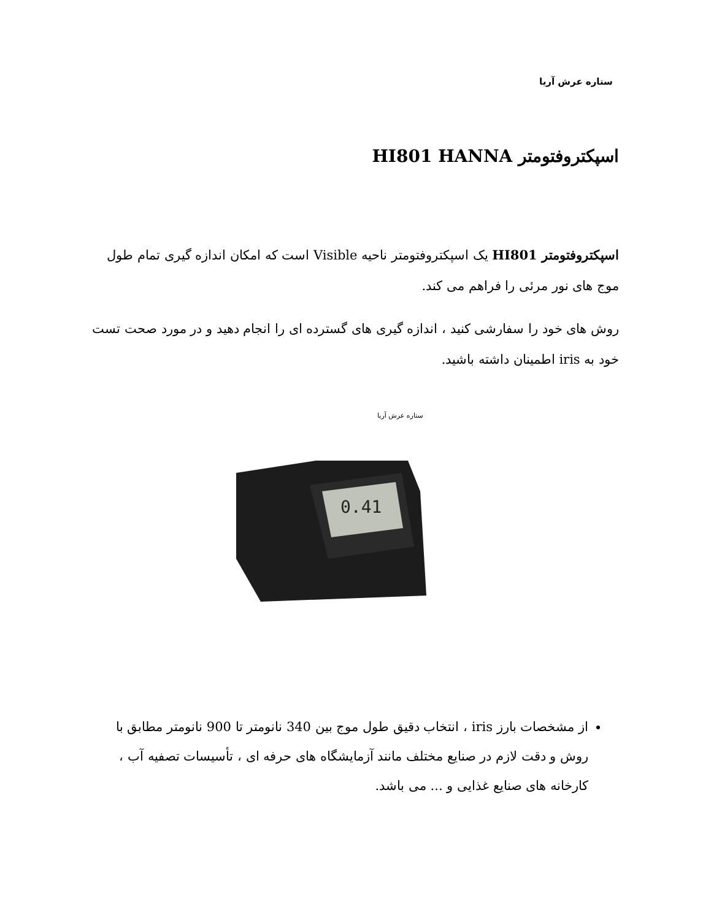ستاره عرش آریا
اسپکتروفتومتر HI801 HANNA
اسپکتروفتومتر HI801 یک اسپکتروفتومتر ناحیه Visible است که امکان اندازه گیری تمام طول موج های نور مرئی را فراهم می کند.
روش های خود را سفارشی کنید ، اندازه گیری های گسترده ای را انجام دهید و در مورد صحت تست خود به iris اطمینان داشته باشید.
ستاره عرش آریا
0.41
از مشخصات بارز iris ، انتخاب دقیق طول موج بین 340 نانومتر تا 900 نانومتر مطابق با روش و دقت لازم در صنایع مختلف مانند آزمایشگاه های حرفه ای ، تأسیسات تصفیه آب ، کارخانه های صنایع غذایی و ... می باشد.